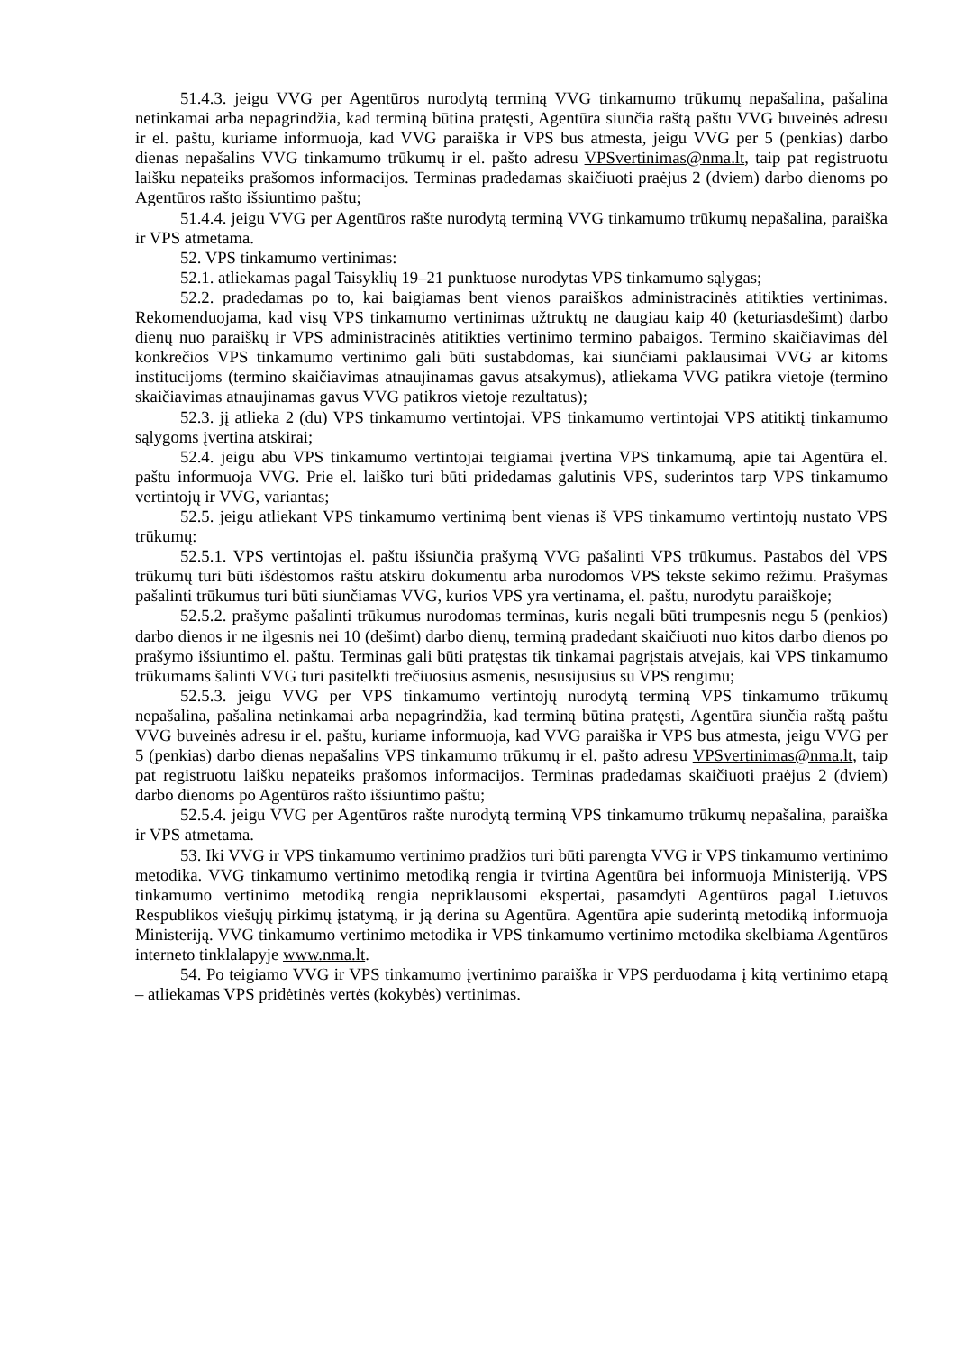51.4.3. jeigu VVG per Agentūros nurodytą terminą VVG tinkamumo trūkumų nepašalina, pašalina netinkamai arba nepagrindžia, kad terminą būtina pratęsti, Agentūra siunčia raštą paštu VVG buveinės adresu ir el. paštu, kuriame informuoja, kad VVG paraiška ir VPS bus atmesta, jeigu VVG per 5 (penkias) darbo dienas nepašalins VVG tinkamumo trūkumų ir el. pašto adresu VPSvertinimas@nma.lt, taip pat registruotu laišku nepateiks prašomos informacijos. Terminas pradedamas skaičiuoti praėjus 2 (dviem) darbo dienoms po Agentūros rašto išsiuntimo paštu;
51.4.4. jeigu VVG per Agentūros rašte nurodytą terminą VVG tinkamumo trūkumų nepašalina, paraiška ir VPS atmetama.
52. VPS tinkamumo vertinimas:
52.1. atliekamas pagal Taisyklių 19–21 punktuose nurodytas VPS tinkamumo sąlygas;
52.2. pradedamas po to, kai baigiamas bent vienos paraiškos administracinės atitikties vertinimas. Rekomenduojama, kad visų VPS tinkamumo vertinimas užtruktų ne daugiau kaip 40 (keturiasdešimt) darbo dienų nuo paraiškų ir VPS administracinės atitikties vertinimo termino pabaigos. Termino skaičiavimas dėl konkrečios VPS tinkamumo vertinimo gali būti sustabdomas, kai siunčiami paklausimai VVG ar kitoms institucijoms (termino skaičiavimas atnaujinamas gavus atsakymus), atliekama VVG patikra vietoje (termino skaičiavimas atnaujinamas gavus VVG patikros vietoje rezultatus);
52.3. jį atlieka 2 (du) VPS tinkamumo vertintojai. VPS tinkamumo vertintojai VPS atitiktį tinkamumo sąlygoms įvertina atskirai;
52.4. jeigu abu VPS tinkamumo vertintojai teigiamai įvertina VPS tinkamumą, apie tai Agentūra el. paštu informuoja VVG. Prie el. laiško turi būti pridedamas galutinis VPS, suderintos tarp VPS tinkamumo vertintojų ir VVG, variantas;
52.5. jeigu atliekant VPS tinkamumo vertinimą bent vienas iš VPS tinkamumo vertintojų nustato VPS trūkumų:
52.5.1. VPS vertintojas el. paštu išsiunčia prašymą VVG pašalinti VPS trūkumus. Pastabos dėl VPS trūkumų turi būti išdėstomos raštu atskiru dokumentu arba nurodomos VPS tekste sekimo režimu. Prašymas pašalinti trūkumus turi būti siunčiamas VVG, kurios VPS yra vertinama, el. paštu, nurodytu paraiškoje;
52.5.2. prašyme pašalinti trūkumus nurodomas terminas, kuris negali būti trumpesnis negu 5 (penkios) darbo dienos ir ne ilgesnis nei 10 (dešimt) darbo dienų, terminą pradedant skaičiuoti nuo kitos darbo dienos po prašymo išsiuntimo el. paštu. Terminas gali būti pratęstas tik tinkamai pagrįstais atvejais, kai VPS tinkamumo trūkumams šalinti VVG turi pasitelkti trečiuosius asmenis, nesusijusius su VPS rengimu;
52.5.3. jeigu VVG per VPS tinkamumo vertintojų nurodytą terminą VPS tinkamumo trūkumų nepašalina, pašalina netinkamai arba nepagrindžia, kad terminą būtina pratęsti, Agentūra siunčia raštą paštu VVG buveinės adresu ir el. paštu, kuriame informuoja, kad VVG paraiška ir VPS bus atmesta, jeigu VVG per 5 (penkias) darbo dienas nepašalins VPS tinkamumo trūkumų ir el. pašto adresu VPSvertinimas@nma.lt, taip pat registruotu laišku nepateiks prašomos informacijos. Terminas pradedamas skaičiuoti praėjus 2 (dviem) darbo dienoms po Agentūros rašto išsiuntimo paštu;
52.5.4. jeigu VVG per Agentūros rašte nurodytą terminą VPS tinkamumo trūkumų nepašalina, paraiška ir VPS atmetama.
53. Iki VVG ir VPS tinkamumo vertinimo pradžios turi būti parengta VVG ir VPS tinkamumo vertinimo metodika. VVG tinkamumo vertinimo metodiką rengia ir tvirtina Agentūra bei informuoja Ministeriją. VPS tinkamumo vertinimo metodiką rengia nepriklausomi ekspertai, pasamdyti Agentūros pagal Lietuvos Respublikos viešųjų pirkimų įstatymą, ir ją derina su Agentūra. Agentūra apie suderintą metodiką informuoja Ministeriją. VVG tinkamumo vertinimo metodika ir VPS tinkamumo vertinimo metodika skelbiama Agentūros interneto tinklalapyje www.nma.lt.
54. Po teigiamo VVG ir VPS tinkamumo įvertinimo paraiška ir VPS perduodama į kitą vertinimo etapą – atliekamas VPS pridėtinės vertės (kokybės) vertinimas.